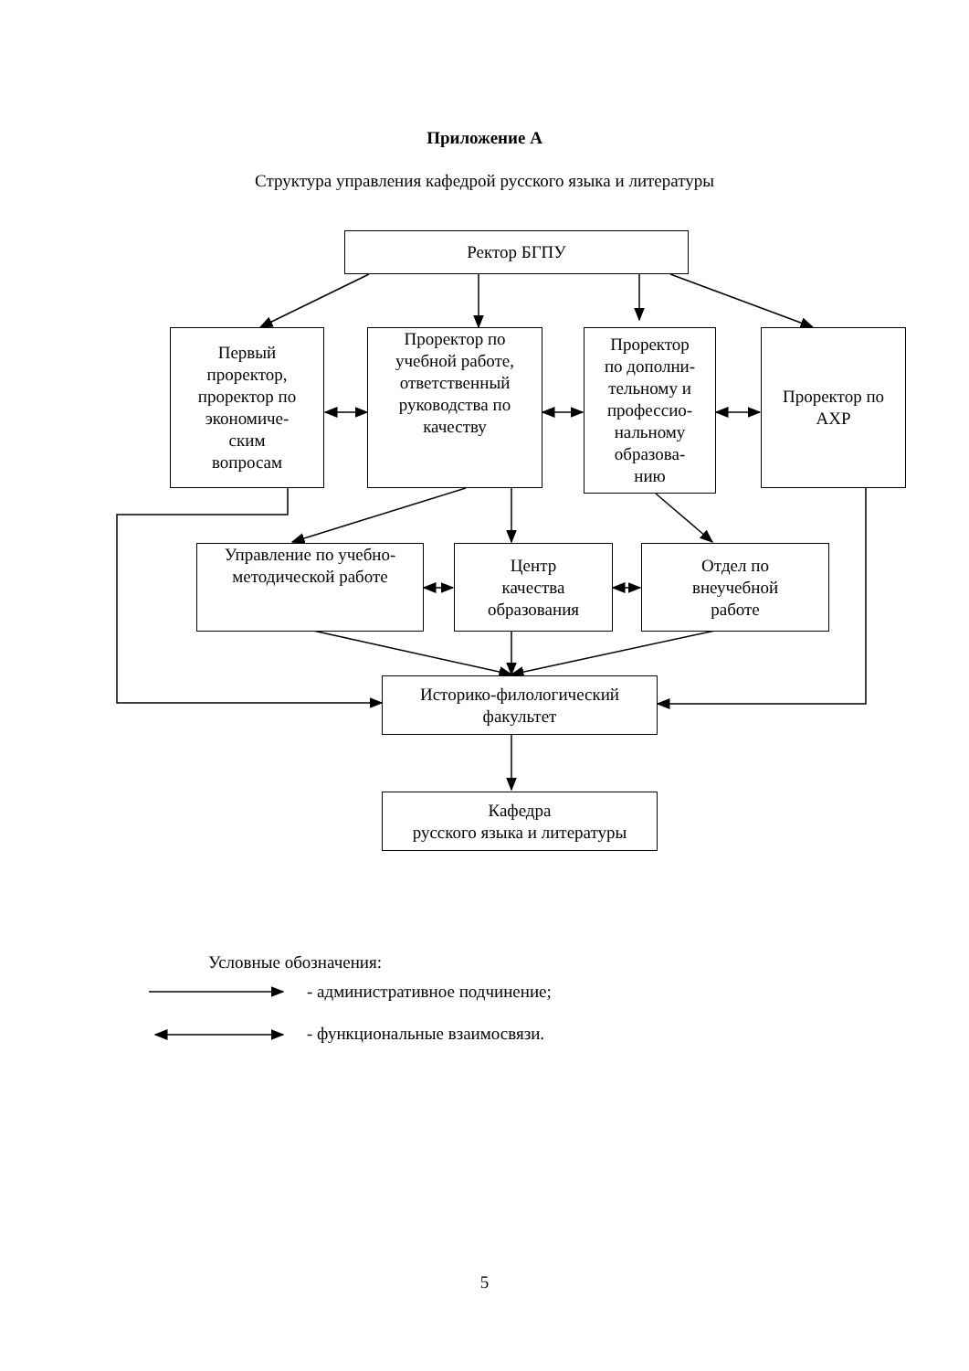Приложение А
Структура управления кафедрой русского языка и литературы
Ректор БГПУ
Первый
проректор,
проректор по
экономиче-
ским
вопросам
Проректор по
учебной работе,
ответственный
руководства по
качеству
Проректор
по дополни-
тельному и
профессио-
нальному
образова-
нию
Проректор по
АХР
Управление по учебно-
методической работе
Центр
качества
образования
Отдел по
внеучебной
работе
Историко-филологический
факультет
Кафедра
русского языка и литературы
Условные обозначения:
- административное подчинение;
- функциональные взаимосвязи.
5